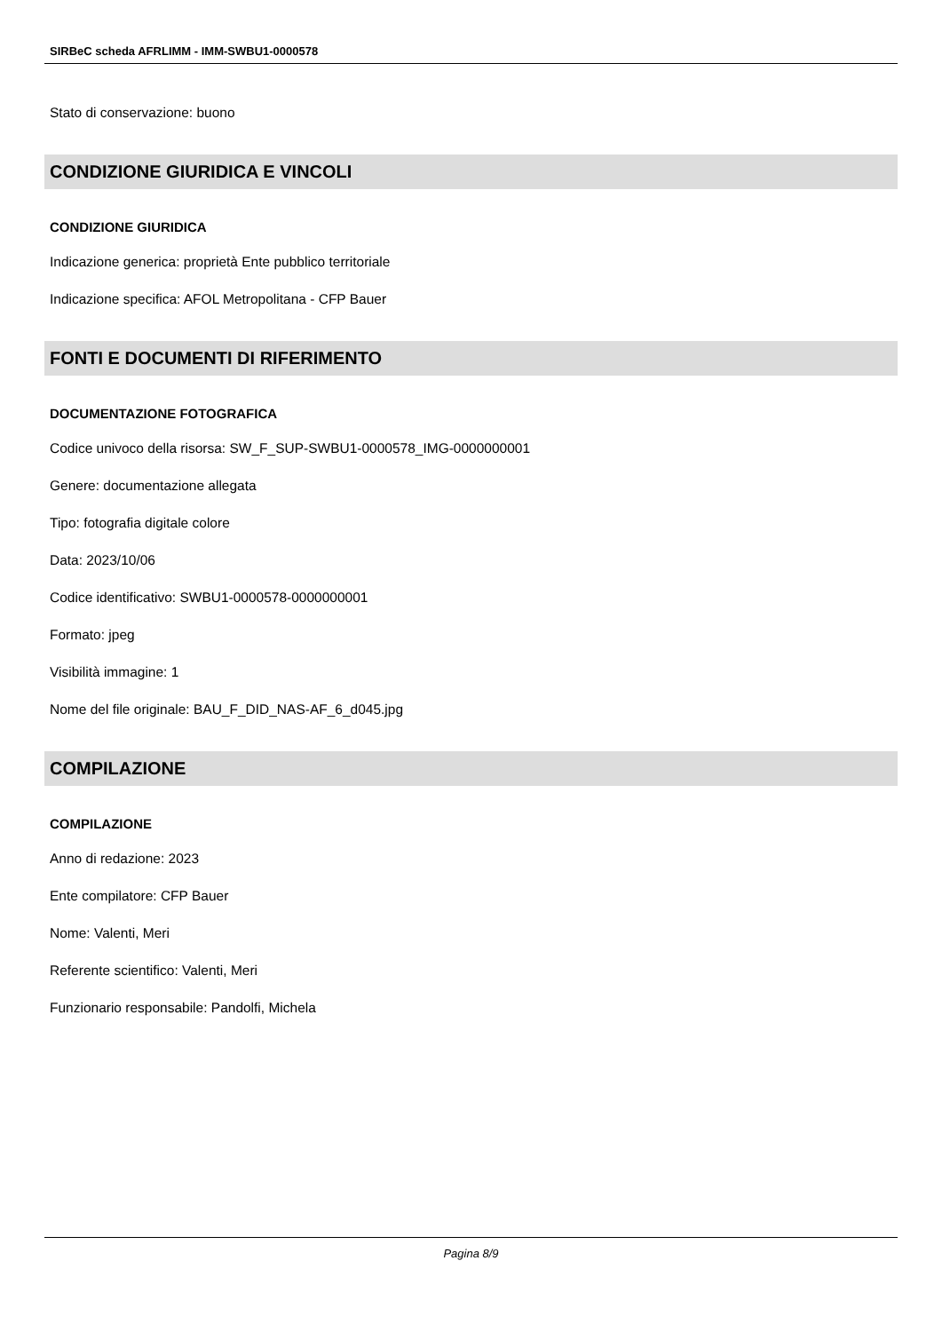SIRBeC scheda AFRLIMM - IMM-SWBU1-0000578
Stato di conservazione: buono
CONDIZIONE GIURIDICA E VINCOLI
CONDIZIONE GIURIDICA
Indicazione generica: proprietà Ente pubblico territoriale
Indicazione specifica: AFOL Metropolitana - CFP Bauer
FONTI E DOCUMENTI DI RIFERIMENTO
DOCUMENTAZIONE FOTOGRAFICA
Codice univoco della risorsa: SW_F_SUP-SWBU1-0000578_IMG-0000000001
Genere: documentazione allegata
Tipo: fotografia digitale colore
Data: 2023/10/06
Codice identificativo: SWBU1-0000578-0000000001
Formato: jpeg
Visibilità immagine: 1
Nome del file originale: BAU_F_DID_NAS-AF_6_d045.jpg
COMPILAZIONE
COMPILAZIONE
Anno di redazione: 2023
Ente compilatore: CFP Bauer
Nome: Valenti, Meri
Referente scientifico: Valenti, Meri
Funzionario responsabile: Pandolfi, Michela
Pagina 8/9